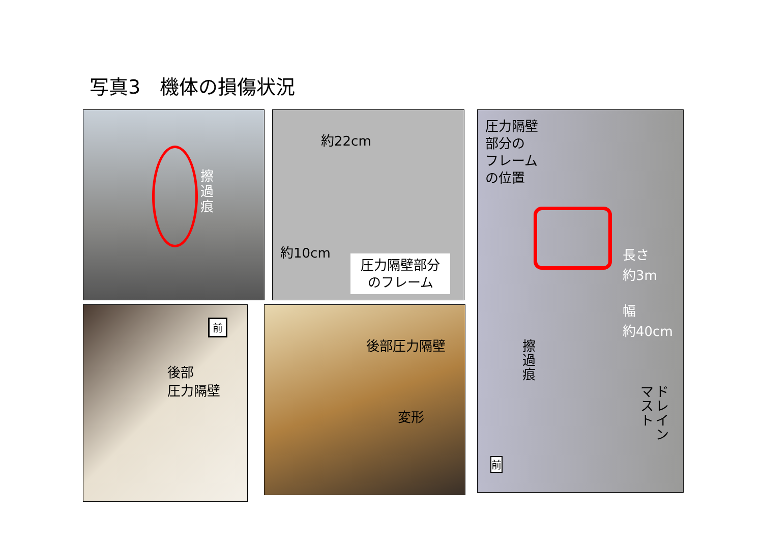写真3　機体の損傷状況
擦過痕
約22cm
約10cm
圧力隔壁部分
のフレーム
圧力隔壁
部分の
フレーム
の位置
長さ
約3m
幅
約40cm
擦過痕
ドレイン
マスト
前
前
後部
圧力隔壁
後部圧力隔壁
変形